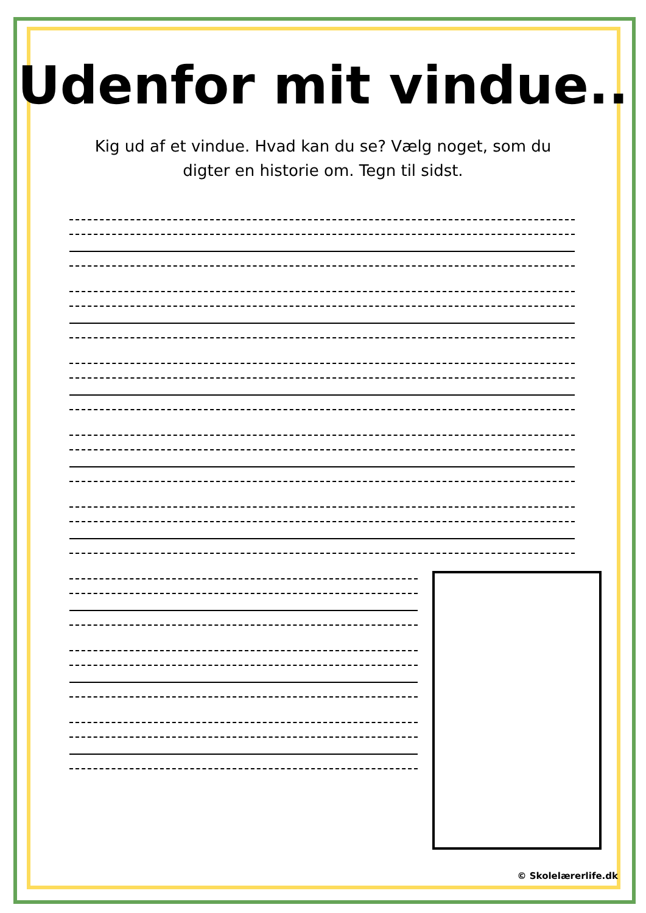Udenfor mit vindue..
Kig ud af et vindue. Hvad kan du se? Vælg noget, som du digter en historie om. Tegn til sidst.
© Skolelærerlife.dk